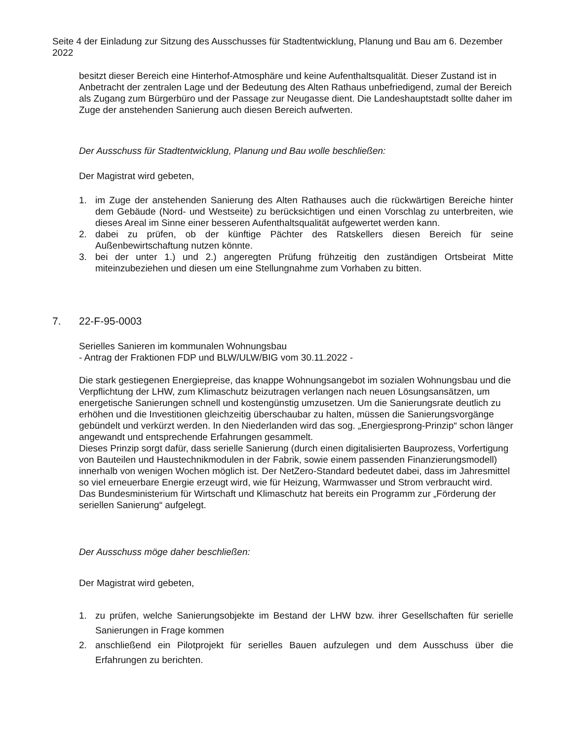Seite 4 der Einladung zur Sitzung des Ausschusses für Stadtentwicklung, Planung und Bau am 6. Dezember 2022
besitzt dieser Bereich eine Hinterhof-Atmosphäre und keine Aufenthaltsqualität. Dieser Zustand ist in Anbetracht der zentralen Lage und der Bedeutung des Alten Rathaus unbefriedigend, zumal der Bereich als Zugang zum Bürgerbüro und der Passage zur Neugasse dient. Die Landeshauptstadt sollte daher im Zuge der anstehenden Sanierung auch diesen Bereich aufwerten.
Der Ausschuss für Stadtentwicklung, Planung und Bau wolle beschließen:
Der Magistrat wird gebeten,
1. im Zuge der anstehenden Sanierung des Alten Rathauses auch die rückwärtigen Bereiche hinter dem Gebäude (Nord- und Westseite) zu berücksichtigen und einen Vorschlag zu unterbreiten, wie dieses Areal im Sinne einer besseren Aufenthaltsqualität aufgewertet werden kann.
2. dabei zu prüfen, ob der künftige Pächter des Ratskellers diesen Bereich für seine Außenbewirtschaftung nutzen könnte.
3. bei der unter 1.) und 2.) angeregten Prüfung frühzeitig den zuständigen Ortsbeirat Mitte miteinzubeziehen und diesen um eine Stellungnahme zum Vorhaben zu bitten.
7. 22-F-95-0003
Serielles Sanieren im kommunalen Wohnungsbau
- Antrag der Fraktionen FDP und BLW/ULW/BIG vom 30.11.2022 -
Die stark gestiegenen Energiepreise, das knappe Wohnungsangebot im sozialen Wohnungsbau und die Verpflichtung der LHW, zum Klimaschutz beizutragen verlangen nach neuen Lösungsansätzen, um energetische Sanierungen schnell und kostengünstig umzusetzen. Um die Sanierungsrate deutlich zu erhöhen und die Investitionen gleichzeitig überschaubar zu halten, müssen die Sanierungsvorgänge gebündelt und verkürzt werden. In den Niederlanden wird das sog. „Energiesprong-Prinzip“ schon länger angewandt und entsprechende Erfahrungen gesammelt.
Dieses Prinzip sorgt dafür, dass serielle Sanierung (durch einen digitalisierten Bauprozess, Vorfertigung von Bauteilen und Haustechnikmodulen in der Fabrik, sowie einem passenden Finanzierungsmodell) innerhalb von wenigen Wochen möglich ist. Der NetZero-Standard bedeutet dabei, dass im Jahresmittel so viel erneuerbare Energie erzeugt wird, wie für Heizung, Warmwasser und Strom verbraucht wird.
Das Bundesministerium für Wirtschaft und Klimaschutz hat bereits ein Programm zur „Förderung der seriellen Sanierung“ aufgelegt.
Der Ausschuss möge daher beschließen:
Der Magistrat wird gebeten,
1. zu prüfen, welche Sanierungsobjekte im Bestand der LHW bzw. ihrer Gesellschaften für serielle Sanierungen in Frage kommen
2. anschließend ein Pilotprojekt für serielles Bauen aufzulegen und dem Ausschuss über die Erfahrungen zu berichten.